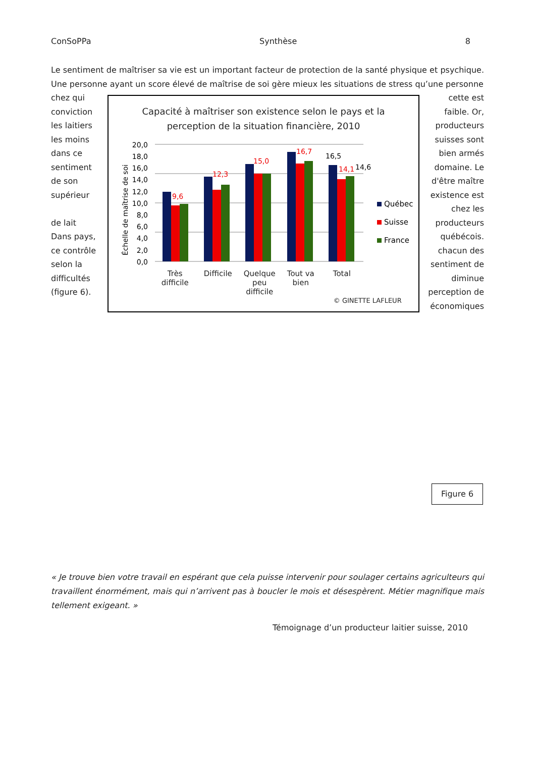ConSoPPa Synthèse 8
Le sentiment de maîtriser sa vie est un important facteur de protection de la santé physique et psychique. Une personne ayant un score élevé de maîtrise de soi gère mieux les situations de stress qu’une personne
chez qui conviction les laitiers les moins dans ce sentiment de son supérieur
de lait Dans pays, ce contrôle selon la difficultés (figure 6).
Capacité à maîtriser son existence selon le pays et la
perception de la situation financière, 2010
20,0
18,0
16,0
14,0
12,0
10,0
8,0
6,0
4,0
2,0
0,0
Échelle de maîtrise de soi
9,6
12,3
15,0
16,7
14,1
16,5
14,6
Québec
Suisse
France
Très
difficile
Difficile
Quelque
peu
difficile
Tout va
bien
Total
© GINETTE LAFLEUR
cette est faible. Or, producteurs suisses sont bien armés domaine. Le d'être maître existence est chez les producteurs québécois. chacun des sentiment de diminue perception de économiques
Figure 6
« Je trouve bien votre travail en espérant que cela puisse intervenir pour soulager certains agriculteurs qui travaillent énormément, mais qui n’arrivent pas à boucler le mois et désespèrent. Métier magnifique mais tellement exigeant. »
Témoignage d’un producteur laitier suisse, 2010